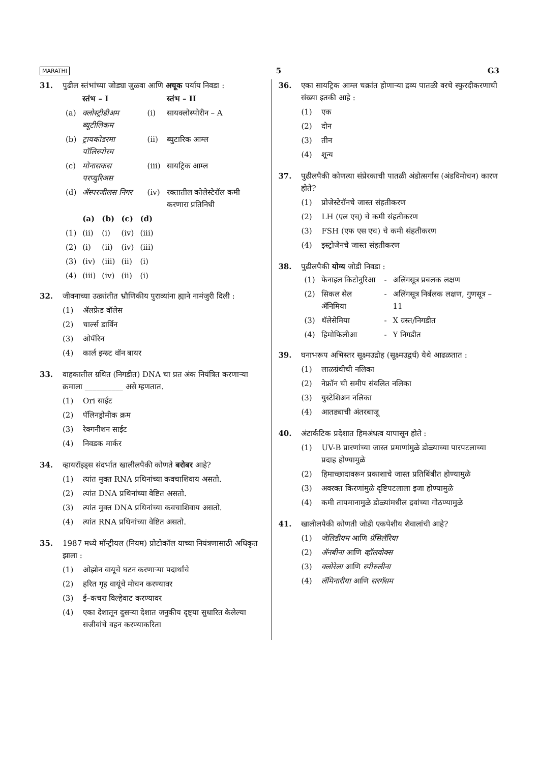MARATHI 5 G3
31. पुढील स्तंभांच्या जोड्या जुळवा आणि अचूक पर्याय निवडा :
| | स्तंभ – I | | स्तंभ – II |
| --- | --- | --- | --- |
| (a) | क्लोस्ट्रीडीअम ब्यूटीलिकम | (i) | सायक्लोस्पोरीन – A |
| (b) | ट्रायकोडरमा पॉलिस्पोरम | (ii) | ब्युटारिक आम्ल |
| (c) | मोनासकस परप्युरिअस | (iii) | सायट्रिक आम्ल |
| (d) | ॲस्परजीलस निगर | (iv) | रक्तातील कोलेस्टेरॉल कमी करणारा प्रतिनिधी |
| | (a) | (b) | (c) | (d) |
| --- | --- | --- | --- | --- |
| (1) | (ii) | (i) | (iv) | (iii) |
| (2) | (i) | (ii) | (iv) | (iii) |
| (3) | (iv) | (iii) | (ii) | (i) |
| (4) | (iii) | (iv) | (ii) | (i) |
32. जीवनाच्या उत्क्रांतीत भ्रौणिकीय पुराव्यांना ह्याने नामंजुरी दिली :
(1) ॲलफ्रेड वॉलेस
(2) चार्ल्स डार्विन
(3) ओपॅरिन
(4) कार्ल इन्स्र्ट वॉन बायर
33. वाहकातील ग्रथित (निगडीत) DNA चा प्रत अंक नियंत्रित करणाऱ्या क्रमाला __________ असे म्हणतात.
(1) Ori साईट
(2) पॅलिनड्रोमीक क्रम
(3) रेक्गनीशन साईट
(4) निवडक मार्कर
34. व्हायरॉइड्स संदर्भात खालीलपैकी कोणते बरोबर आहे?
(1) त्यांत मुक्त RNA प्रथिनांच्या कवचाशिवाय असतो.
(2) त्यांत DNA प्रथिनांच्या वेष्टित असतो.
(3) त्यांत मुक्त DNA प्रथिनांच्या कवचाशिवाय असतो.
(4) त्यांत RNA प्रथिनांच्या वेष्टित असतो.
35. 1987 मध्ये मॉन्ट्रीयल (नियम) प्रोटोकॉल याच्या नियंत्रणासाठी अधिकृत झाला :
(1) ओझोन वायूचे घटन करणाऱ्या पदार्थांचे
(2) हरित गृह वायूंचे मोचन करण्यावर
(3) ई–कचरा विल्हेवाट करण्यावर
(4) एका देशातून दुसऱ्या देशात जनुकीय दृष्ट्या सुधारित केलेल्या सजीवांचे वहन करण्याकरिता
36. एका सायट्रिक आम्ल चक्रांत होणाऱ्या द्रव्य पातळी वरचे स्फुरदीकरणाची संख्या इतकी आहे :
(1) एक
(2) दोन
(3) तीन
(4) शून्य
37. पुढीलपैकी कोणत्या संप्रेरकाची पातळी अंडोत्सर्गास (अंडविमोचन) कारण होते?
(1) प्रोजेस्टेरॉनचे जास्त संहतीकरण
(2) LH (एल एच्) चे कमी संहतीकरण
(3) FSH (एफ एस एच) चे कमी संहतीकरण
(4) इस्ट्रोजेनचे जास्त संहतीकरण
38. पुढीलपैकी योग्य जोडी निवडा :
| (1) | फेनाइल किटोनुरिआ | - | अलिंगसूत्र प्रबलक लक्षण |
| (2) | सिकल सेल ॲनिमिया | - | अलिंगसूत्र निर्बलक लक्षण, गुणसूत्र –11 |
| (3) | थॅलेसेमिया | - | X ग्रस्त/निगडीत |
| (4) | हिमोफिलीआ | - | Y निगडीत |
39. घनाभरूप अभिस्तर सूक्ष्मउद्रोह (सूक्ष्मउद्वर्ध) येथे आढळतात :
(1) लाळग्रंथीची नलिका
(2) नेफ्रॉन ची समीप संवलित नलिका
(3) युस्टेशिअन नलिका
(4) आतड्याची अंतरबाजू
40. अंटार्कटिक प्रदेशात हिमअंधत्व यापासून होते :
(1) UV-B प्रारणांच्या जास्त प्रमाणांमुळे डोळ्याच्या पारपटलाच्या प्रदाह होण्यामुळे
(2) हिमाच्छादावरून प्रकाशाचे जास्त प्रतिबिंबीत होण्यामुळे
(3) अवरक्त किरणांमुळे दृष्टिपटलाला इजा होण्यामुळे
(4) कमी तापमानामुळे डोळ्यांमधील द्रवांच्या गोठण्यामुळे
41. खालीलपैकी कोणती जोडी एकपेशीय शैवालांची आहे?
(1) जेलिडीयम आणि ग्रॅसिलॅरिया
(2) ॲनबीना आणि व्हॉलवोक्स
(3) क्लोरेला आणि स्पीरुलीना
(4) लॅमिनारीया आणि सरगॅसम